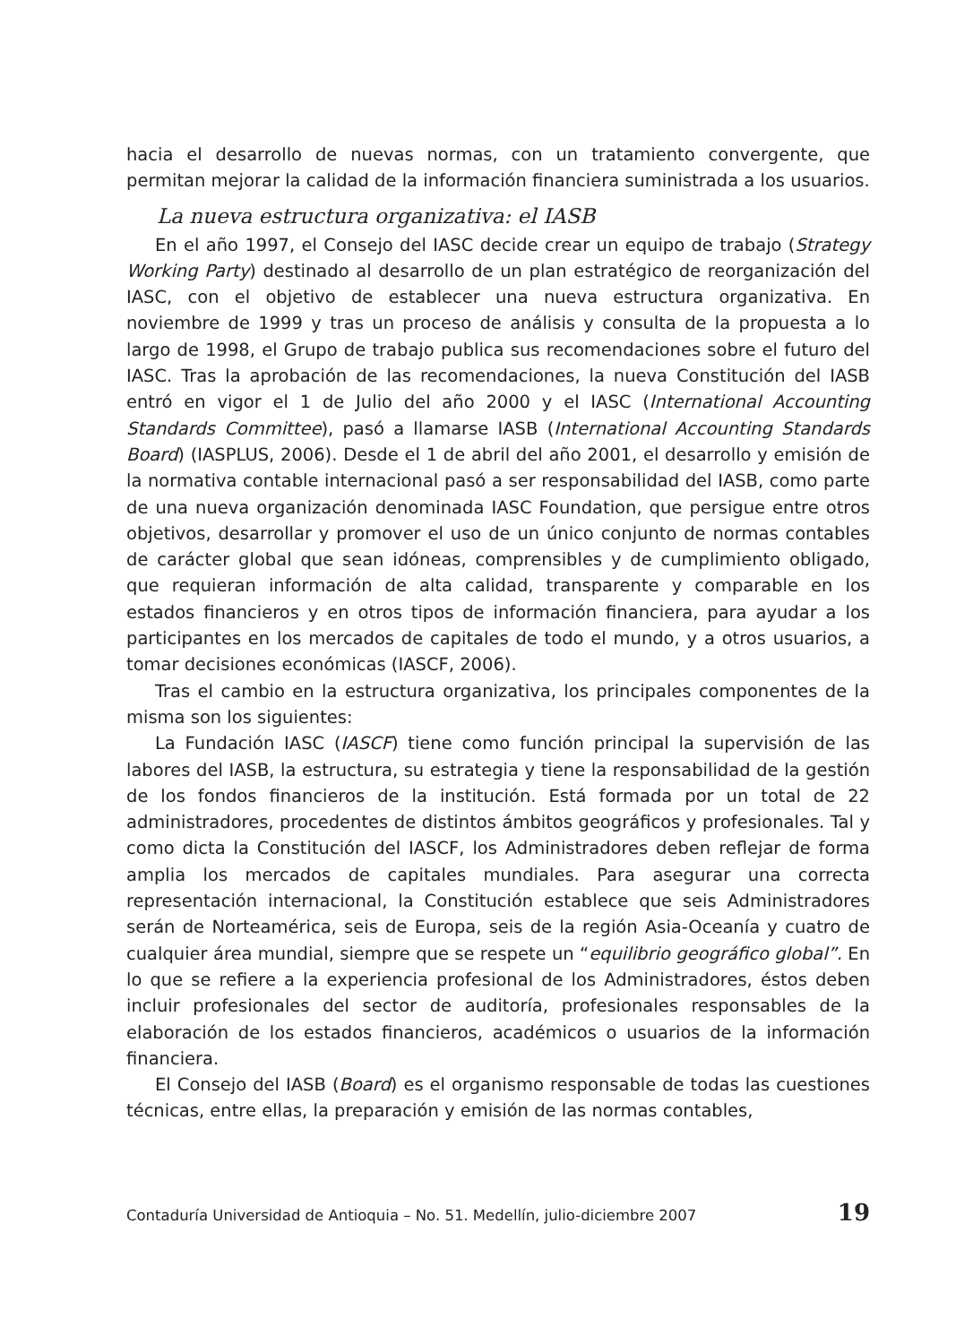hacia el desarrollo de nuevas normas, con un tratamiento convergente, que permitan mejorar la calidad de la información financiera suministrada a los usuarios.
La nueva estructura organizativa: el IASB
En el año 1997, el Consejo del IASC decide crear un equipo de trabajo (Strategy Working Party) destinado al desarrollo de un plan estratégico de reorganización del IASC, con el objetivo de establecer una nueva estructura organizativa. En noviembre de 1999 y tras un proceso de análisis y consulta de la propuesta a lo largo de 1998, el Grupo de trabajo publica sus recomendaciones sobre el futuro del IASC. Tras la aprobación de las recomendaciones, la nueva Constitución del IASB entró en vigor el 1 de Julio del año 2000 y el IASC (International Accounting Standards Committee), pasó a llamarse IASB (International Accounting Standards Board) (IASPLUS, 2006). Desde el 1 de abril del año 2001, el desarrollo y emisión de la normativa contable internacional pasó a ser responsabilidad del IASB, como parte de una nueva organización denominada IASC Foundation, que persigue entre otros objetivos, desarrollar y promover el uso de un único conjunto de normas contables de carácter global que sean idóneas, comprensibles y de cumplimiento obligado, que requieran información de alta calidad, transparente y comparable en los estados financieros y en otros tipos de información financiera, para ayudar a los participantes en los mercados de capitales de todo el mundo, y a otros usuarios, a tomar decisiones económicas (IASCF, 2006).
Tras el cambio en la estructura organizativa, los principales componentes de la misma son los siguientes:
La Fundación IASC (IASCF) tiene como función principal la supervisión de las labores del IASB, la estructura, su estrategia y tiene la responsabilidad de la gestión de los fondos financieros de la institución. Está formada por un total de 22 administradores, procedentes de distintos ámbitos geográficos y profesionales. Tal y como dicta la Constitución del IASCF, los Administradores deben reflejar de forma amplia los mercados de capitales mundiales. Para asegurar una correcta representación internacional, la Constitución establece que seis Administradores serán de Norteamérica, seis de Europa, seis de la región Asia-Oceanía y cuatro de cualquier área mundial, siempre que se respete un “equilibrio geográfico global”. En lo que se refiere a la experiencia profesional de los Administradores, éstos deben incluir profesionales del sector de auditoría, profesionales responsables de la elaboración de los estados financieros, académicos o usuarios de la información financiera.
El Consejo del IASB (Board) es el organismo responsable de todas las cuestiones técnicas, entre ellas, la preparación y emisión de las normas contables,
Contaduría Universidad de Antioquia – No. 51. Medellín, julio-diciembre 2007 19